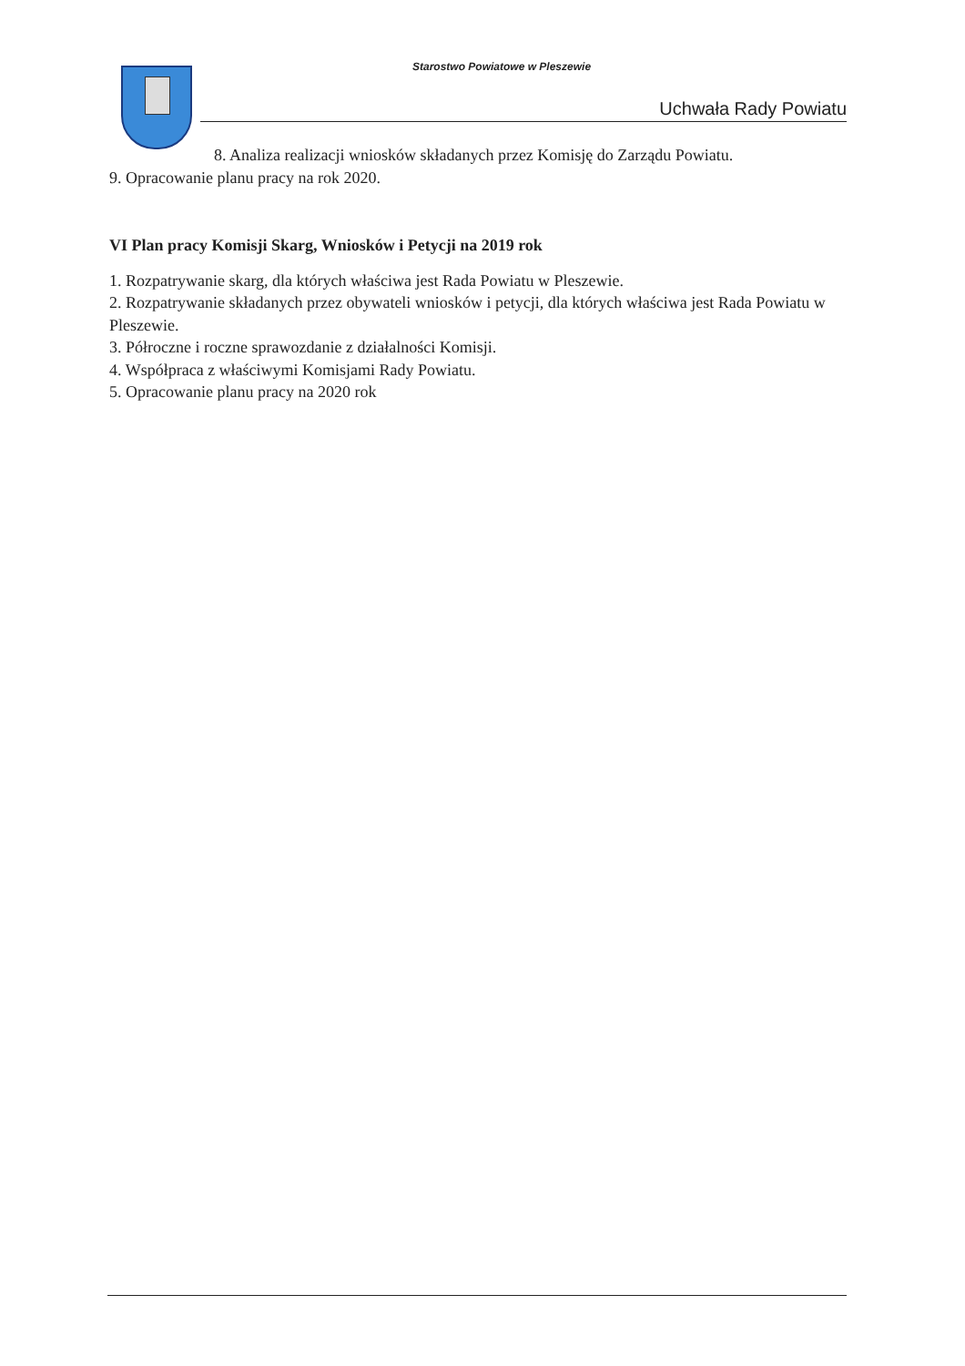Starostwo Powiatowe w Pleszewie
Uchwała Rady Powiatu
8. Analiza realizacji wniosków składanych przez Komisję do Zarządu Powiatu.
9. Opracowanie planu pracy na rok 2020.
VI Plan pracy Komisji Skarg, Wniosków i Petycji na 2019 rok
1. Rozpatrywanie skarg, dla których właściwa jest Rada Powiatu w Pleszewie.
2. Rozpatrywanie składanych przez obywateli wniosków i petycji, dla których właściwa jest Rada Powiatu w Pleszewie.
3. Półroczne i roczne sprawozdanie z działalności Komisji.
4. Współpraca z właściwymi Komisjami Rady Powiatu.
5. Opracowanie planu pracy na 2020 rok